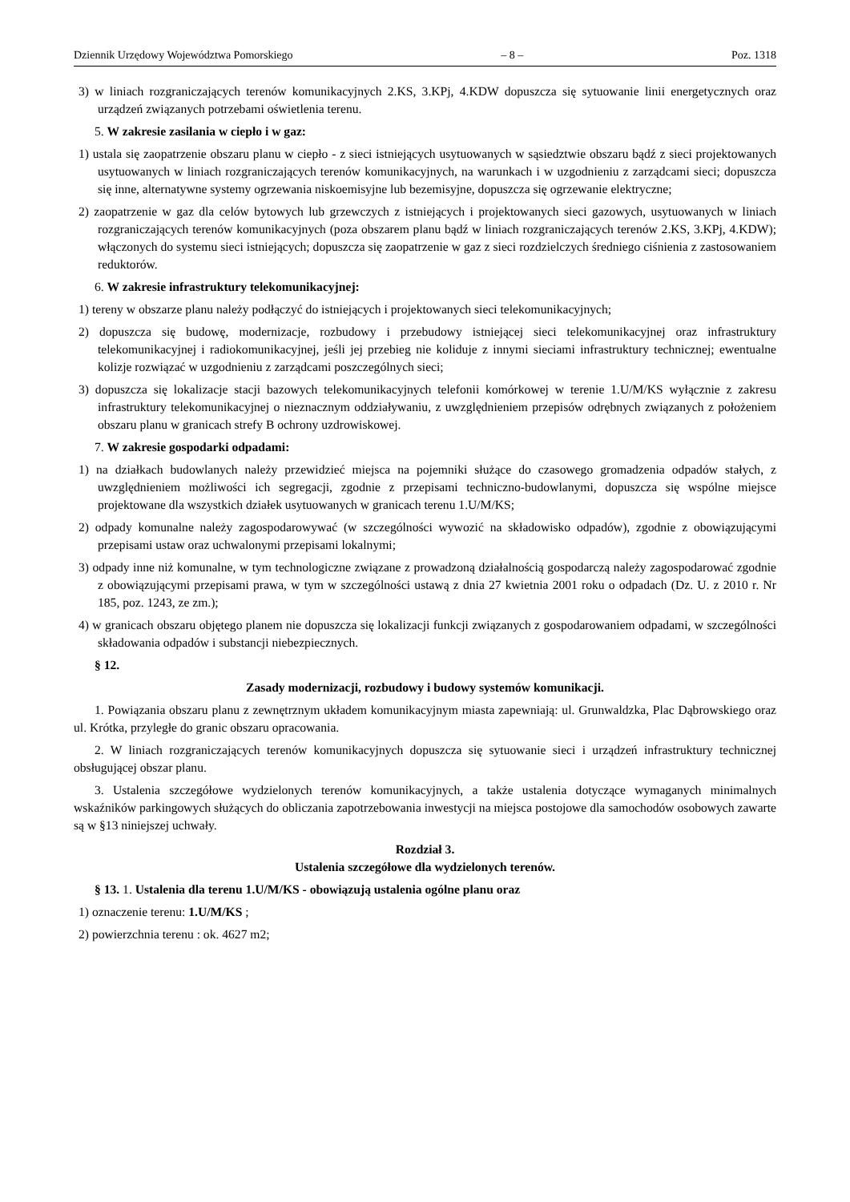Dziennik Urzędowy Województwa Pomorskiego – 8 – Poz. 1318
3) w liniach rozgraniczających terenów komunikacyjnych 2.KS, 3.KPj, 4.KDW dopuszcza się sytuowanie linii energetycznych oraz urządzeń związanych potrzebami oświetlenia terenu.
5. W zakresie zasilania w ciepło i w gaz:
1) ustala się zaopatrzenie obszaru planu w ciepło - z sieci istniejących usytuowanych w sąsiedztwie obszaru bądź z sieci projektowanych usytuowanych w liniach rozgraniczających terenów komunikacyjnych, na warunkach i w uzgodnieniu z zarządcami sieci; dopuszcza się inne, alternatywne systemy ogrzewania niskoemisyjne lub bezemisyjne, dopuszcza się ogrzewanie elektryczne;
2) zaopatrzenie w gaz dla celów bytowych lub grzewczych z istniejących i projektowanych sieci gazowych, usytuowanych w liniach rozgraniczających terenów komunikacyjnych (poza obszarem planu bądź w liniach rozgraniczających terenów 2.KS, 3.KPj, 4.KDW); włączonych do systemu sieci istniejących; dopuszcza się zaopatrzenie w gaz z sieci rozdzielczych średniego ciśnienia z zastosowaniem reduktorów.
6. W zakresie infrastruktury telekomunikacyjnej:
1) tereny w obszarze planu należy podłączyć do istniejących i projektowanych sieci telekomunikacyjnych;
2) dopuszcza się budowę, modernizacje, rozbudowy i przebudowy istniejącej sieci telekomunikacyjnej oraz infrastruktury telekomunikacyjnej i radiokomunikacyjnej, jeśli jej przebieg nie koliduje z innymi sieciami infrastruktury technicznej; ewentualne kolizje rozwiązać w uzgodnieniu z zarządcami poszczególnych sieci;
3) dopuszcza się lokalizacje stacji bazowych telekomunikacyjnych telefonii komórkowej w terenie 1.U/M/KS wyłącznie z zakresu infrastruktury telekomunikacyjnej o nieznacznym oddziaływaniu, z uwzględnieniem przepisów odrębnych związanych z położeniem obszaru planu w granicach strefy B ochrony uzdrowiskowej.
7. W zakresie gospodarki odpadami:
1) na działkach budowlanych należy przewidzieć miejsca na pojemniki służące do czasowego gromadzenia odpadów stałych, z uwzględnieniem możliwości ich segregacji, zgodnie z przepisami techniczno-budowlanymi, dopuszcza się wspólne miejsce projektowane dla wszystkich działek usytuowanych w granicach terenu 1.U/M/KS;
2) odpady komunalne należy zagospodarowywać (w szczególności wywozić na składowisko odpadów), zgodnie z obowiązującymi przepisami ustaw oraz uchwalonymi przepisami lokalnymi;
3) odpady inne niż komunalne, w tym technologiczne związane z prowadzoną działalnością gospodarczą należy zagospodarować zgodnie z obowiązującymi przepisami prawa, w tym w szczególności ustawą z dnia 27 kwietnia 2001 roku o odpadach (Dz. U. z 2010 r. Nr 185, poz. 1243, ze zm.);
4) w granicach obszaru objętego planem nie dopuszcza się lokalizacji funkcji związanych z gospodarowaniem odpadami, w szczególności składowania odpadów i substancji niebezpiecznych.
§ 12.
Zasady modernizacji, rozbudowy i budowy systemów komunikacji.
1. Powiązania obszaru planu z zewnętrznym układem komunikacyjnym miasta zapewniają: ul. Grunwaldzka, Plac Dąbrowskiego oraz ul. Krótka, przyległe do granic obszaru opracowania.
2. W liniach rozgraniczających terenów komunikacyjnych dopuszcza się sytuowanie sieci i urządzeń infrastruktury technicznej obsługującej obszar planu.
3. Ustalenia szczegółowe wydzielonych terenów komunikacyjnych, a także ustalenia dotyczące wymaganych minimalnych wskaźników parkingowych służących do obliczania zapotrzebowania inwestycji na miejsca postojowe dla samochodów osobowych zawarte są w §13 niniejszej uchwały.
Rozdział 3.
Ustalenia szczegółowe dla wydzielonych terenów.
§ 13. 1. Ustalenia dla terenu 1.U/M/KS - obowiązują ustalenia ogólne planu oraz
1) oznaczenie terenu: 1.U/M/KS ;
2) powierzchnia terenu : ok. 4627 m2;